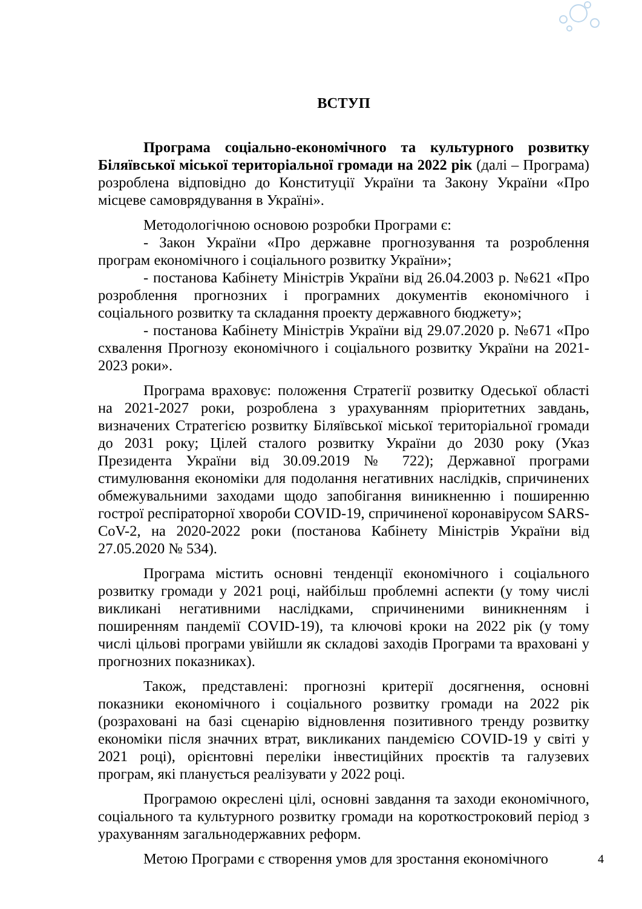ВСТУП
Програма соціально-економічного та культурного розвитку Біляївської міської територіальної громади на 2022 рік (далі – Програма) розроблена відповідно до Конституції України та Закону України «Про місцеве самоврядування в Україні».
Методологічною основою розробки Програми є:
- Закон України «Про державне прогнозування та розроблення програм економічного і соціального розвитку України»;
- постанова Кабінету Міністрів України від 26.04.2003 р. №621 «Про розроблення прогнозних і програмних документів економічного і соціального розвитку та складання проекту державного бюджету»;
- постанова Кабінету Міністрів України від 29.07.2020 р. №671 «Про схвалення Прогнозу економічного і соціального розвитку України на 2021-2023 роки».
Програма враховує: положення Стратегії розвитку Одеської області на 2021-2027 роки, розроблена з урахуванням пріоритетних завдань, визначених Стратегією розвитку Біляївської міської територіальної громади до 2031 року; Цілей сталого розвитку України до 2030 року (Указ Президента України від 30.09.2019 № 722); Державної програми стимулювання економіки для подолання негативних наслідків, спричинених обмежувальними заходами щодо запобігання виникненню і поширенню гострої респіраторної хвороби COVID-19, спричиненої коронавірусом SARS-CoV-2, на 2020-2022 роки (постанова Кабінету Міністрів України від 27.05.2020 № 534).
Програма містить основні тенденції економічного і соціального розвитку громади у 2021 році, найбільш проблемні аспекти (у тому числі викликані негативними наслідками, спричиненими виникненням і поширенням пандемії COVID-19), та ключові кроки на 2022 рік (у тому числі цільові програми увійшли як складові заходів Програми та враховані у прогнозних показниках).
Також, представлені: прогнозні критерії досягнення, основні показники економічного і соціального розвитку громади на 2022 рік (розраховані на базі сценарію відновлення позитивного тренду розвитку економіки після значних втрат, викликаних пандемією COVID-19 у світі у 2021 році), орієнтовні переліки інвестиційних проєктів та галузевих програм, які планується реалізувати у 2022 році.
Програмою окреслені цілі, основні завдання та заходи економічного, соціального та культурного розвитку громади на короткостроковий період з урахуванням загальнодержавних реформ.
Метою Програми є створення умов для зростання економічного
4